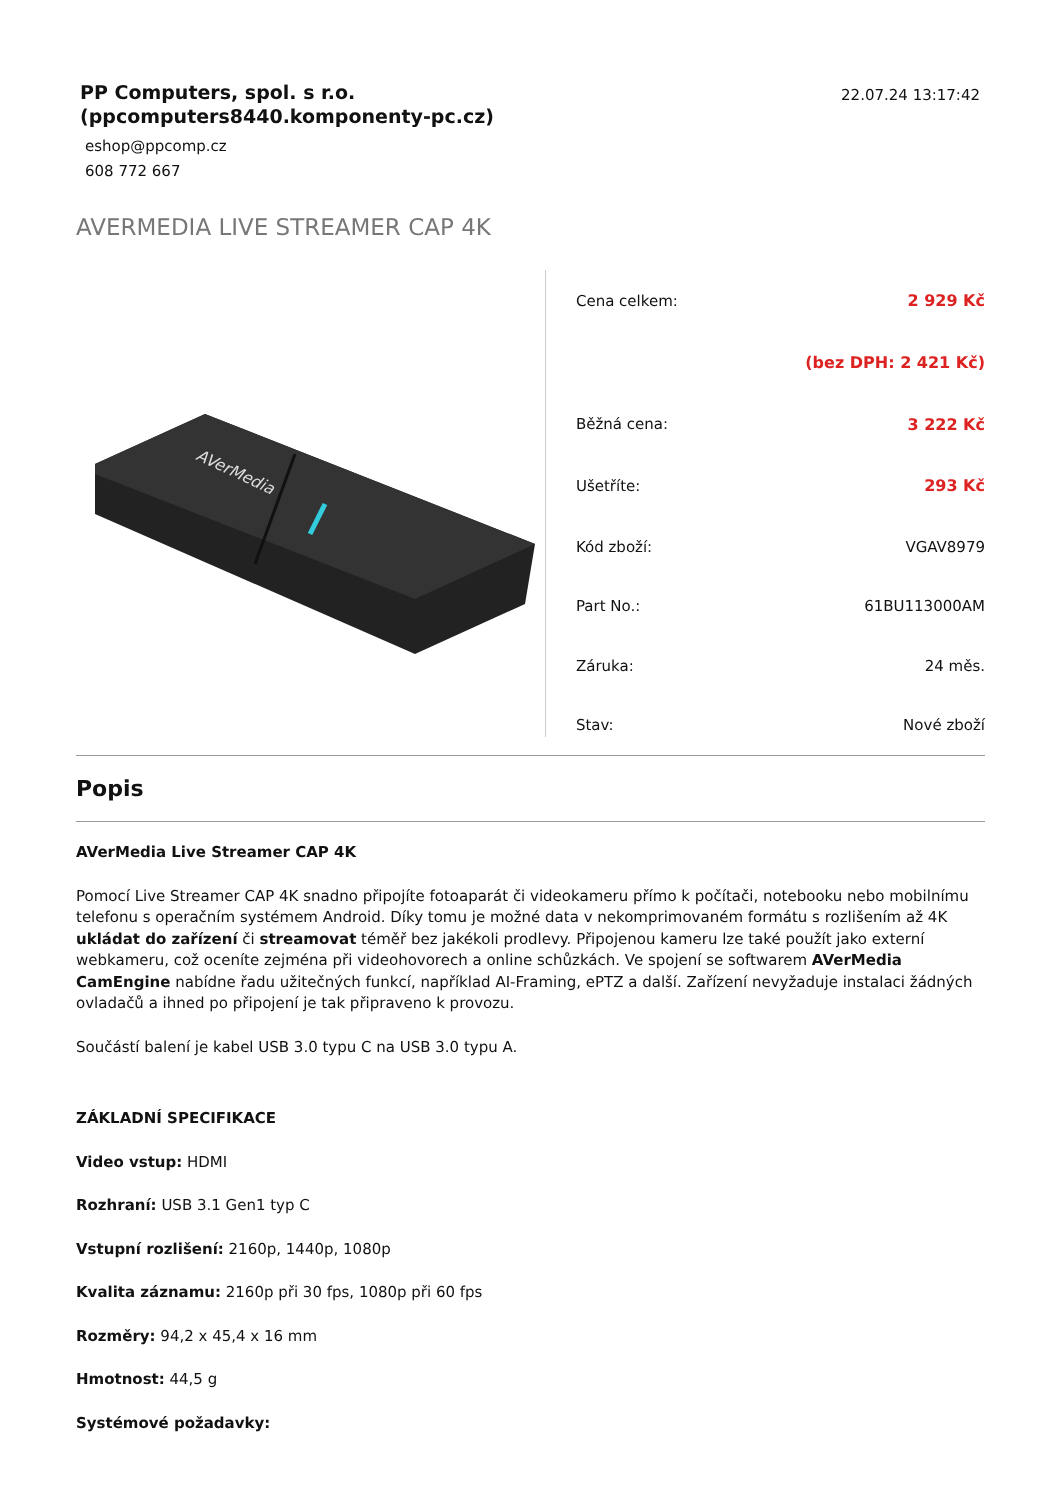PP Computers, spol. s r.o.
(ppcomputers8440.komponenty-pc.cz)
eshop@ppcomp.cz
608 772 667
22.07.24 13:17:42
AVERMEDIA LIVE STREAMER CAP 4K
AVerMedia
| Cena celkem: | 2 929 Kč |
| | (bez DPH: 2 421 Kč) |
| Běžná cena: | 3 222 Kč |
| Ušetříte: | 293 Kč |
| Kód zboží: | VGAV8979 |
| Part No.: | 61BU113000AM |
| Záruka: | 24 měs. |
| Stav: | Nové zboží |
Popis
AVerMedia Live Streamer CAP 4K
Pomocí Live Streamer CAP 4K snadno připojíte fotoaparát či videokameru přímo k počítači, notebooku nebo mobilnímu telefonu s operačním systémem Android. Díky tomu je možné data v nekomprimovaném formátu s rozlišením až 4K ukládat do zařízení či streamovat téměř bez jakékoli prodlevy. Připojenou kameru lze také použít jako externí webkameru, což oceníte zejména při videohovorech a online schůzkách. Ve spojení se softwarem AVerMedia CamEngine nabídne řadu užitečných funkcí, například AI-Framing, ePTZ a další. Zařízení nevyžaduje instalaci žádných ovladačů a ihned po připojení je tak připraveno k provozu.
Součástí balení je kabel USB 3.0 typu C na USB 3.0 typu A.
ZÁKLADNÍ SPECIFIKACE
Video vstup: HDMI
Rozhraní: USB 3.1 Gen1 typ C
Vstupní rozlišení: 2160p, 1440p, 1080p
Kvalita záznamu: 2160p při 30 fps, 1080p při 60 fps
Rozměry: 94,2 x 45,4 x 16 mm
Hmotnost: 44,5 g
Systémové požadavky: